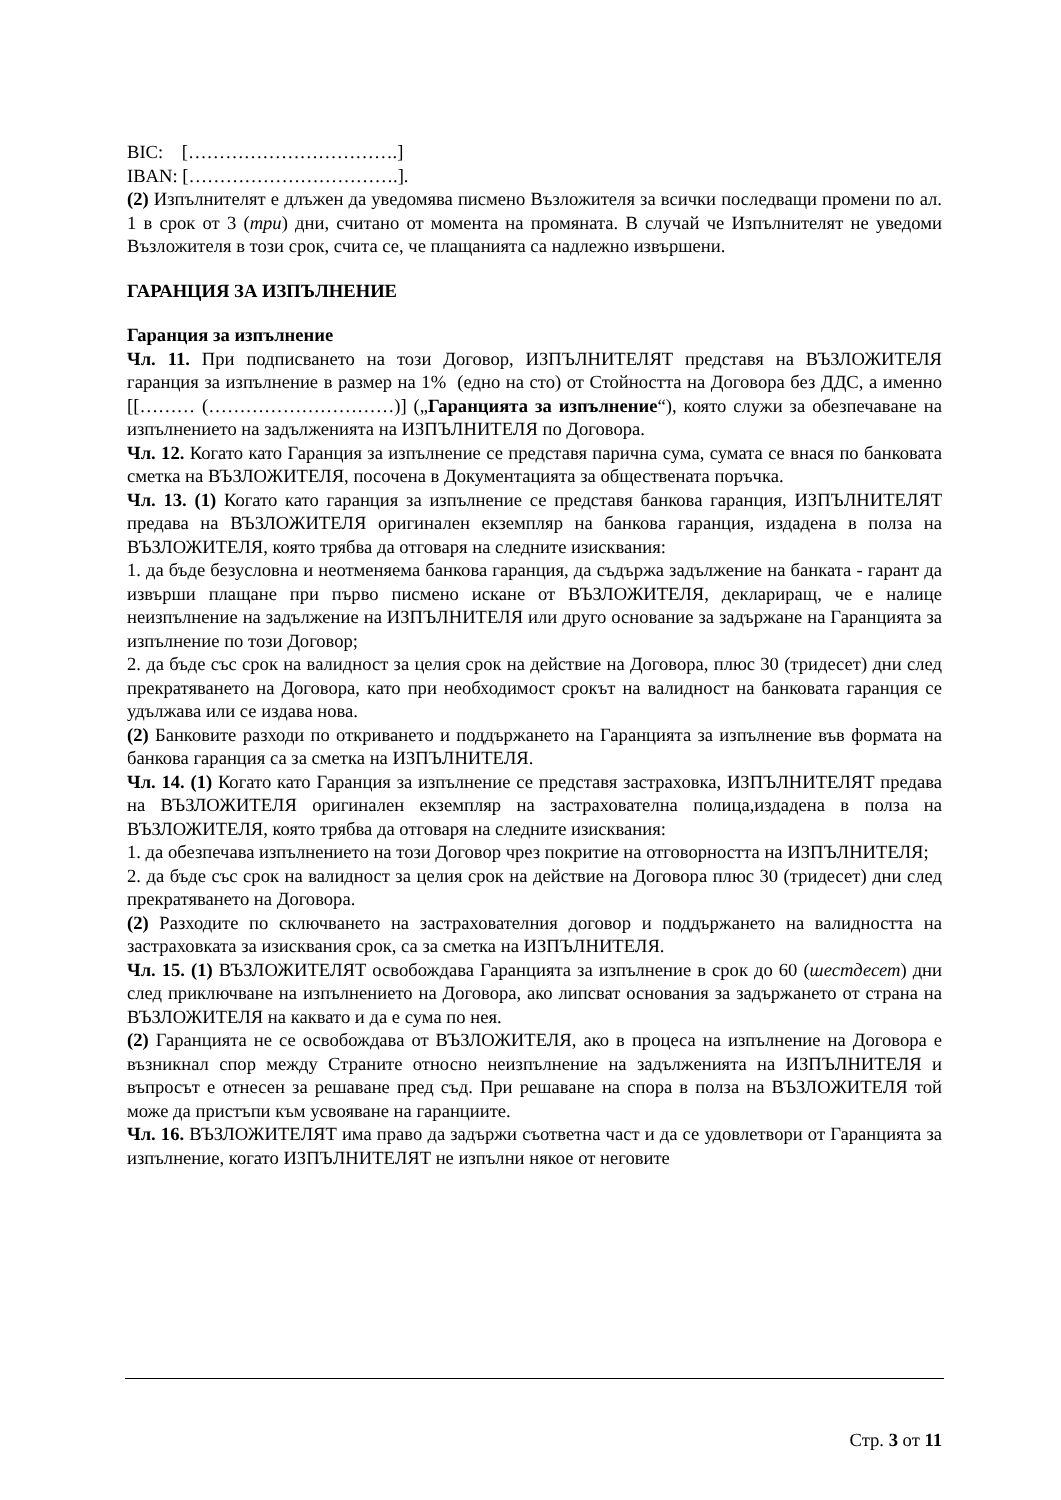BIC: […………………………….]
IBAN: […………………………….].
(2) Изпълнителят е длъжен да уведомява писмено Възложителя за всички последващи промени по ал. 1 в срок от 3 (три) дни, считано от момента на промяната. В случай че Изпълнителят не уведоми Възложителя в този срок, счита се, че плащанията са надлежно извършени.
ГАРАНЦИЯ ЗА ИЗПЪЛНЕНИЕ
Гаранция за изпълнение
Чл. 11. При подписването на този Договор, ИЗПЪЛНИТЕЛЯТ представя на ВЪЗЛОЖИТЕЛЯ гаранция за изпълнение в размер на 1% (едно на сто) от Стойността на Договора без ДДС, а именно [[……… (…………………………)] („Гаранцията за изпълнение“), която служи за обезпечаване на изпълнението на задълженията на ИЗПЪЛНИТЕЛЯ по Договора.
Чл. 12. Когато като Гаранция за изпълнение се представя парична сума, сумата се внася по банковата сметка на ВЪЗЛОЖИТЕЛЯ, посочена в Документацията за обществената поръчка.
Чл. 13. (1) Когато като гаранция за изпълнение се представя банкова гаранция, ИЗПЪЛНИТЕЛЯТ предава на ВЪЗЛОЖИТЕЛЯ оригинален екземпляр на банкова гаранция, издадена в полза на ВЪЗЛОЖИТЕЛЯ, която трябва да отговаря на следните изисквания:
1. да бъде безусловна и неотменяема банкова гаранция, да съдържа задължение на банката - гарант да извърши плащане при първо писмено искане от ВЪЗЛОЖИТЕЛЯ, деклариращ, че е налице неизпълнение на задължение на ИЗПЪЛНИТЕЛЯ или друго основание за задържане на Гаранцията за изпълнение по този Договор;
2. да бъде със срок на валидност за целия срок на действие на Договора, плюс 30 (тридесет) дни след прекратяването на Договора, като при необходимост срокът на валидност на банковата гаранция се удължава или се издава нова.
(2) Банковите разходи по откриването и поддържането на Гаранцията за изпълнение във формата на банкова гаранция са за сметка на ИЗПЪЛНИТЕЛЯ.
Чл. 14. (1) Когато като Гаранция за изпълнение се представя застраховка, ИЗПЪЛНИТЕЛЯТ предава на ВЪЗЛОЖИТЕЛЯ оригинален екземпляр на застрахователна полица,издадена в полза на ВЪЗЛОЖИТЕЛЯ, която трябва да отговаря на следните изисквания:
1. да обезпечава изпълнението на този Договор чрез покритие на отговорността на ИЗПЪЛНИТЕЛЯ;
2. да бъде със срок на валидност за целия срок на действие на Договора плюс 30 (тридесет) дни след прекратяването на Договора.
(2) Разходите по сключването на застрахователния договор и поддържането на валидността на застраховката за изисквания срок, са за сметка на ИЗПЪЛНИТЕЛЯ.
Чл. 15. (1) ВЪЗЛОЖИТЕЛЯТ освобождава Гаранцията за изпълнение в срок до 60 (шестдесет) дни след приключване на изпълнението на Договора, ако липсват основания за задържането от страна на ВЪЗЛОЖИТЕЛЯ на каквато и да е сума по нея.
(2) Гаранцията не се освобождава от ВЪЗЛОЖИТЕЛЯ, ако в процеса на изпълнение на Договора е възникнал спор между Страните относно неизпълнение на задълженията на ИЗПЪЛНИТЕЛЯ и въпросът е отнесен за решаване пред съд. При решаване на спора в полза на ВЪЗЛОЖИТЕЛЯ той може да пристъпи към усвояване на гаранциите.
Чл. 16. ВЪЗЛОЖИТЕЛЯТ има право да задържи съответна част и да се удовлетвори от Гаранцията за изпълнение, когато ИЗПЪЛНИТЕЛЯТ не изпълни някое от неговите
Стр. 3 от 11